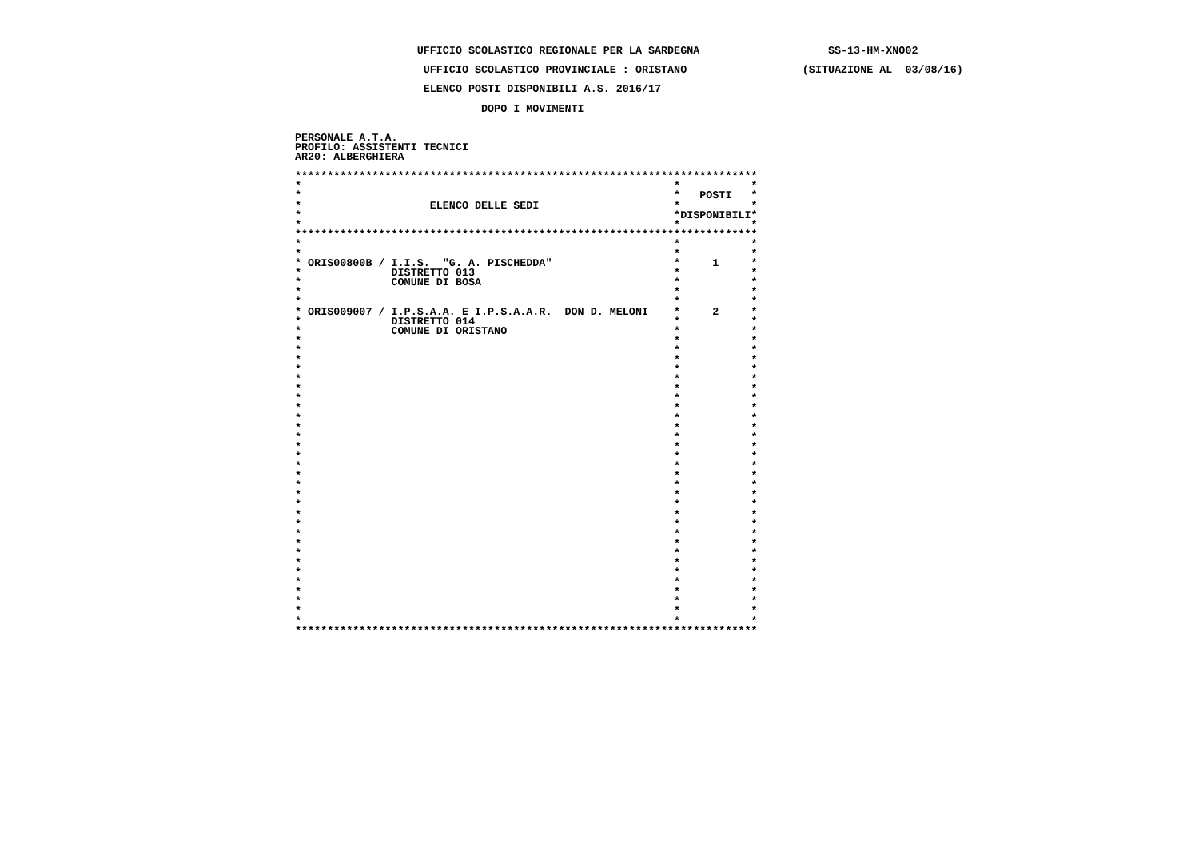UFFICIO SCOLASTICO REGIONALE PER LA SARDEGNA                    SS-13-HM-XNO02

                    UFFICIO SCOLASTICO PROVINCIALE : ORISTANO                  (SITUAZIONE AL  03/08/16)

                    ELENCO POSTI DISPONIBILI A.S. 2016/17

                             DOPO I MOVIMENTI


PERSONALE A.T.A.
PROFILO: ASSISTENTI TECNICI
AR20: ALBERGHIERA

************************************************************************
*                                                          *           *
*                                                          *   POSTI   *
*                    ELENCO DELLE SEDI                     *           *
*                                                          *DISPONIBILI*
*                                                          *           *
************************************************************************
*                                                          *           *
*                                                          *           *
* ORIS00800B / I.I.S.  "G. A. PISCHEDDA"                   *     1     *
*              DISTRETTO 013                               *           *
*              COMUNE DI BOSA                              *           *
*                                                          *           *
*                                                          *           *
* ORIS009007 / I.P.S.A.A. E I.P.S.A.A.R.  DON D. MELONI    *     2     *
*              DISTRETTO 014                               *           *
*              COMUNE DI ORISTANO                          *           *
*                                                          *           *
*                                                          *           *
*                                                          *           *
*                                                          *           *
*                                                          *           *
*                                                          *           *
*                                                          *           *
*                                                          *           *
*                                                          *           *
*                                                          *           *
*                                                          *           *
*                                                          *           *
*                                                          *           *
*                                                          *           *
*                                                          *           *
*                                                          *           *
*                                                          *           *
*                                                          *           *
*                                                          *           *
*                                                          *           *
*                                                          *           *
*                                                          *           *
*                                                          *           *
*                                                          *           *
*                                                          *           *
*                                                          *           *
*                                                          *           *
*                                                          *           *
*                                                          *           *
*                                                          *           *
************************************************************************